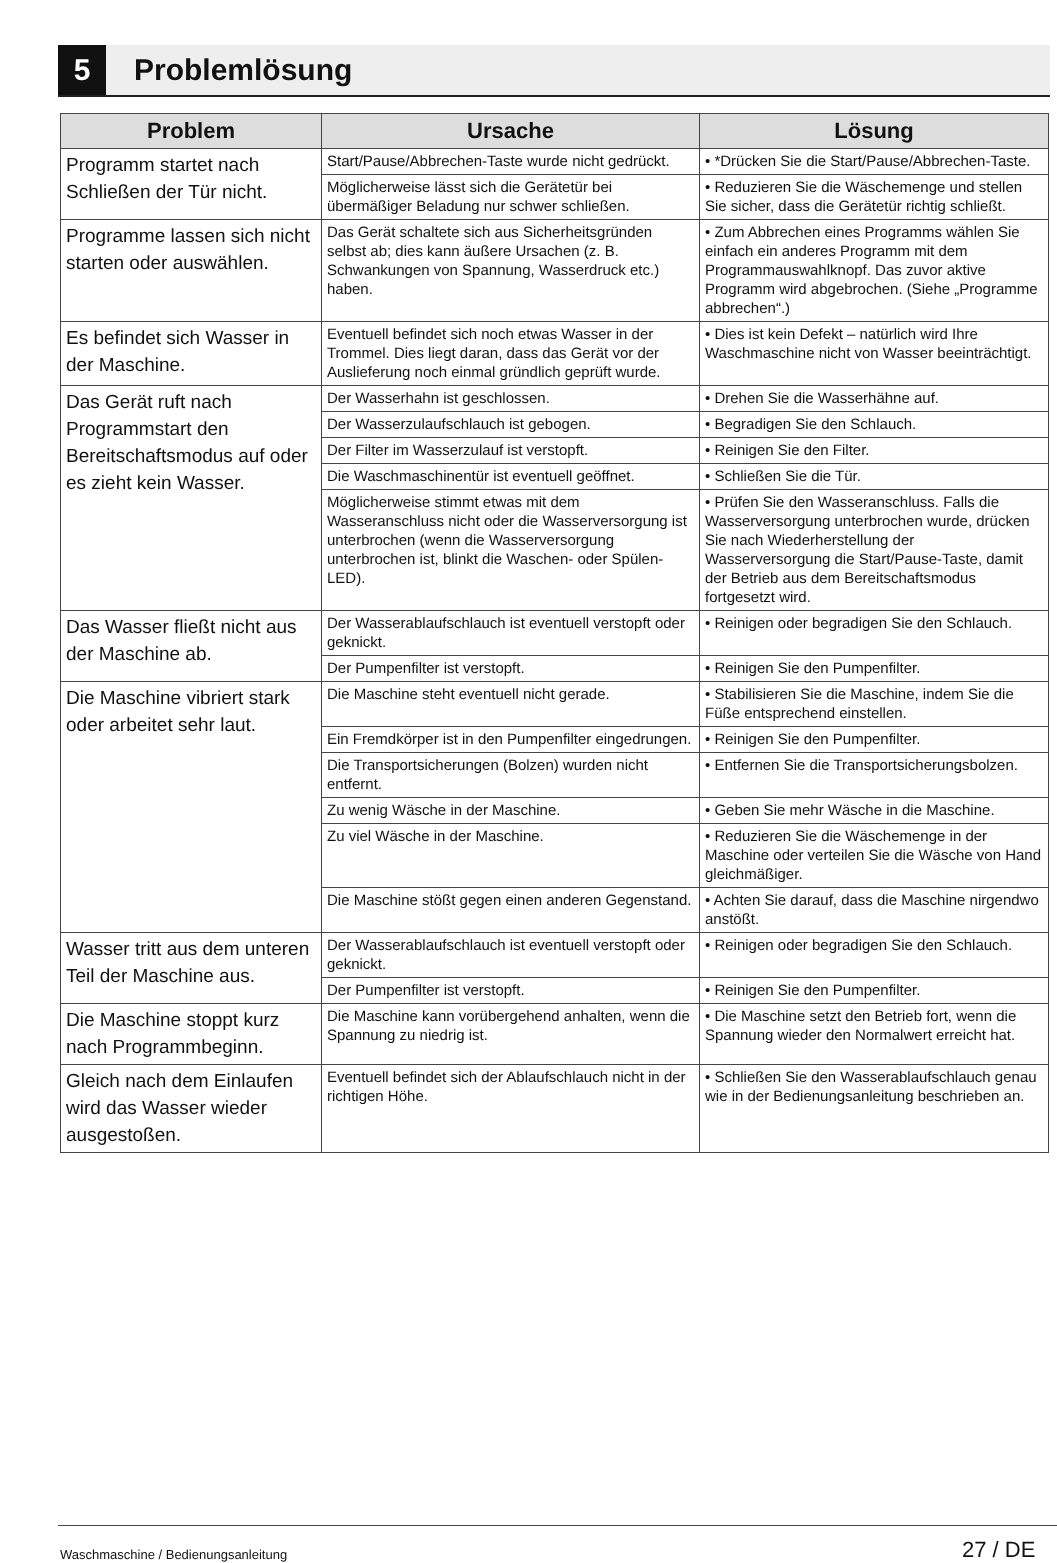5
Problemlösung
| Problem | Ursache | Lösung |
| --- | --- | --- |
| Programm startet nach Schließen der Tür nicht. | Start/Pause/Abbrechen-Taste wurde nicht gedrückt. | • *Drücken Sie die Start/Pause/Abbrechen-Taste. |
| | Möglicherweise lässt sich die Gerätetür bei übermäßiger Beladung nur schwer schließen. | • Reduzieren Sie die Wäschemenge und stellen Sie sicher, dass die Gerätetür richtig schließt. |
| Programme lassen sich nicht starten oder auswählen. | Das Gerät schaltete sich aus Sicherheitsgründen selbst ab; dies kann äußere Ursachen (z. B. Schwankungen von Spannung, Wasserdruck etc.) haben. | • Zum Abbrechen eines Programms wählen Sie einfach ein anderes Programm mit dem Programmauswahlknopf. Das zuvor aktive Programm wird abgebrochen. (Siehe „Programme abbrechen“.) |
| Es befindet sich Wasser in der Maschine. | Eventuell befindet sich noch etwas Wasser in der Trommel. Dies liegt daran, dass das Gerät vor der Auslieferung noch einmal gründlich geprüft wurde. | • Dies ist kein Defekt – natürlich wird Ihre Waschmaschine nicht von Wasser beeinträchtigt. |
| Das Gerät ruft nach Programmstart den Bereitschaftsmodus auf oder es zieht kein Wasser. | Der Wasserhahn ist geschlossen. | • Drehen Sie die Wasserhähne auf. |
| | Der Wasserzulaufschlauch ist gebogen. | • Begradigen Sie den Schlauch. |
| | Der Filter im Wasserzulauf ist verstopft. | • Reinigen Sie den Filter. |
| | Die Waschmaschinentür ist eventuell geöffnet. | • Schließen Sie die Tür. |
| | Möglicherweise stimmt etwas mit dem Wasseranschluss nicht oder die Wasserversorgung ist unterbrochen (wenn die Wasserversorgung unterbrochen ist, blinkt die Waschen- oder Spülen-LED). | • Prüfen Sie den Wasseranschluss. Falls die Wasserversorgung unterbrochen wurde, drücken Sie nach Wiederherstellung der Wasserversorgung die Start/Pause-Taste, damit der Betrieb aus dem Bereitschaftsmodus fortgesetzt wird. |
| Das Wasser fließt nicht aus der Maschine ab. | Der Wasserablaufschlauch ist eventuell verstopft oder geknickt. | • Reinigen oder begradigen Sie den Schlauch. |
| | Der Pumpenfilter ist verstopft. | • Reinigen Sie den Pumpenfilter. |
| Die Maschine vibriert stark oder arbeitet sehr laut. | Die Maschine steht eventuell nicht gerade. | • Stabilisieren Sie die Maschine, indem Sie die Füße entsprechend einstellen. |
| | Ein Fremdkörper ist in den Pumpenfilter eingedrungen. | • Reinigen Sie den Pumpenfilter. |
| | Die Transportsicherungen (Bolzen) wurden nicht entfernt. | • Entfernen Sie die Transportsicherungsbolzen. |
| | Zu wenig Wäsche in der Maschine. | • Geben Sie mehr Wäsche in die Maschine. |
| | Zu viel Wäsche in der Maschine. | • Reduzieren Sie die Wäschemenge in der Maschine oder verteilen Sie die Wäsche von Hand gleichmäßiger. |
| | Die Maschine stößt gegen einen anderen Gegenstand. | • Achten Sie darauf, dass die Maschine nirgendwo anstößt. |
| Wasser tritt aus dem unteren Teil der Maschine aus. | Der Wasserablaufschlauch ist eventuell verstopft oder geknickt. | • Reinigen oder begradigen Sie den Schlauch. |
| | Der Pumpenfilter ist verstopft. | • Reinigen Sie den Pumpenfilter. |
| Die Maschine stoppt kurz nach Programmbeginn. | Die Maschine kann vorübergehend anhalten, wenn die Spannung zu niedrig ist. | • Die Maschine setzt den Betrieb fort, wenn die Spannung wieder den Normalwert erreicht hat. |
| Gleich nach dem Einlaufen wird das Wasser wieder ausgestoßen. | Eventuell befindet sich der Ablaufschlauch nicht in der richtigen Höhe. | • Schließen Sie den Wasserablaufschlauch genau wie in der Bedienungsanleitung beschrieben an. |
Waschmaschine / Bedienungsanleitung
27 / DE